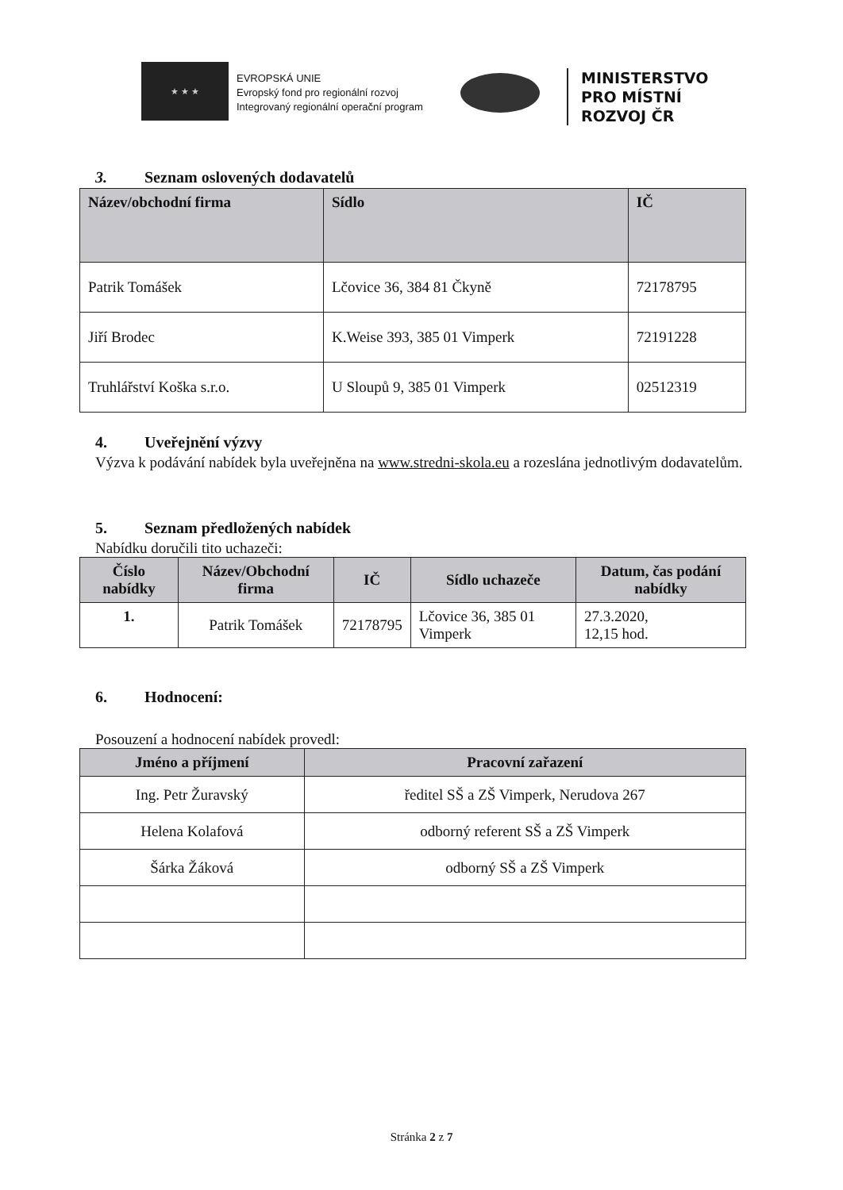★ ★ ★
EVROPSKÁ UNIE
Evropský fond pro regionální rozvoj
Integrovaný regionální operační program
MINISTERSTVO
PRO MÍSTNÍ
ROZVOJ ČR
3. Seznam oslovených dodavatelů
| Název/obchodní firma | Sídlo | IČ |
| --- | --- | --- |
| Patrik Tomášek | Lčovice 36, 384 81 Čkyně | 72178795 |
| Jiří Brodec | K.Weise 393, 385 01 Vimperk | 72191228 |
| Truhlářství Koška s.r.o. | U Sloupů 9, 385 01 Vimperk | 02512319 |
4. Uveřejnění výzvy
Výzva k podávání nabídek byla uveřejněna na www.stredni-skola.eu a rozeslána jednotlivým dodavatelům.
5. Seznam předložených nabídek
Nabídku doručili tito uchazeči:
| Číslo nabídky | Název/Obchodní firma | IČ | Sídlo uchazeče | Datum, čas podání nabídky |
| --- | --- | --- | --- | --- |
| 1. | Patrik Tomášek | 72178795 | Lčovice 36, 385 01 Vimperk | 27.3.2020, 12,15 hod. |
6. Hodnocení:
Posouzení a hodnocení nabídek provedl:
| Jméno a příjmení | Pracovní zařazení |
| --- | --- |
| Ing. Petr Žuravský | ředitel SŠ a ZŠ Vimperk, Nerudova 267 |
| Helena Kolafová | odborný referent SŠ a ZŠ Vimperk |
| Šárka Žáková | odborný SŠ a ZŠ Vimperk |
Stránka 2 z 7